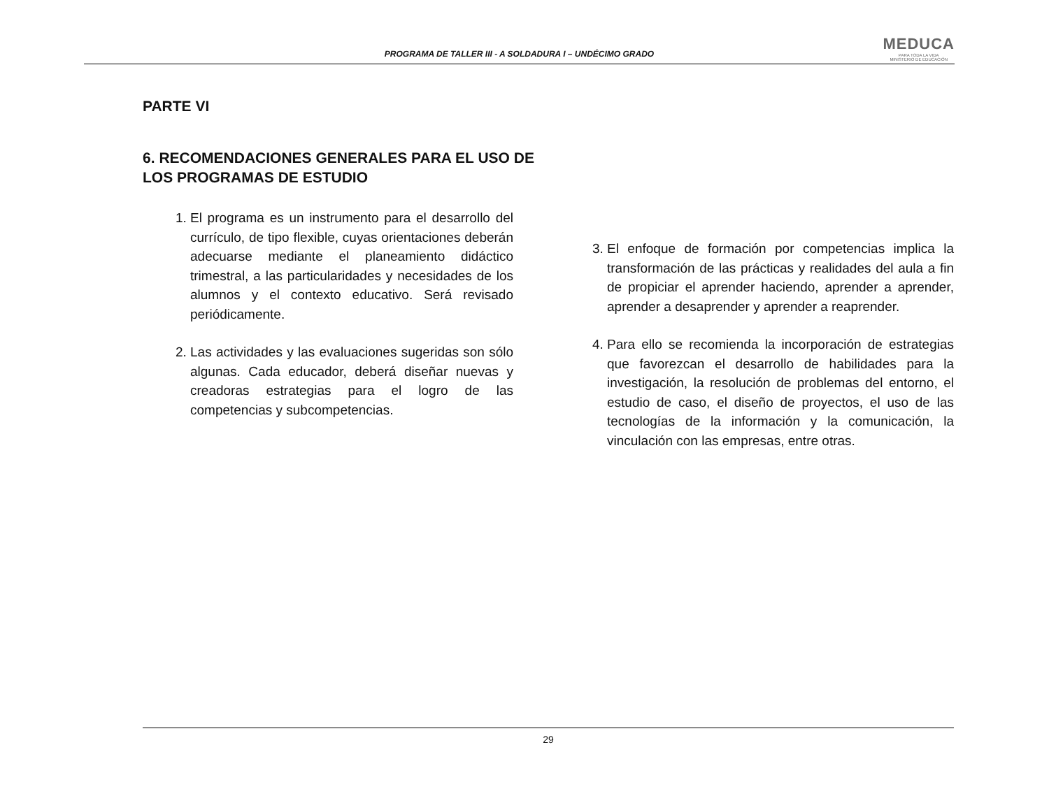PROGRAMA DE TALLER III - A SOLDADURA I – UNDÉCIMO GRADO
MEDUCA
PARA TODA LA VIDA
MINISTERIO DE EDUCACIÓN
PARTE VI
6. RECOMENDACIONES GENERALES PARA EL USO DE LOS PROGRAMAS DE ESTUDIO
1. El programa es un instrumento para el desarrollo del currículo, de tipo flexible, cuyas orientaciones deberán adecuarse mediante el planeamiento didáctico trimestral, a las particularidades y necesidades de los alumnos y el contexto educativo. Será revisado periódicamente.
2. Las actividades y las evaluaciones sugeridas son sólo algunas. Cada educador, deberá diseñar nuevas y creadoras estrategias para el logro de las competencias y subcompetencias.
3. El enfoque de formación por competencias implica la transformación de las prácticas y realidades del aula a fin de propiciar el aprender haciendo, aprender a aprender, aprender a desaprender y aprender a reaprender.
4. Para ello se recomienda la incorporación de estrategias que favorezcan el desarrollo de habilidades para la investigación, la resolución de problemas del entorno, el estudio de caso, el diseño de proyectos, el uso de las tecnologías de la información y la comunicación, la vinculación con las empresas, entre otras.
29